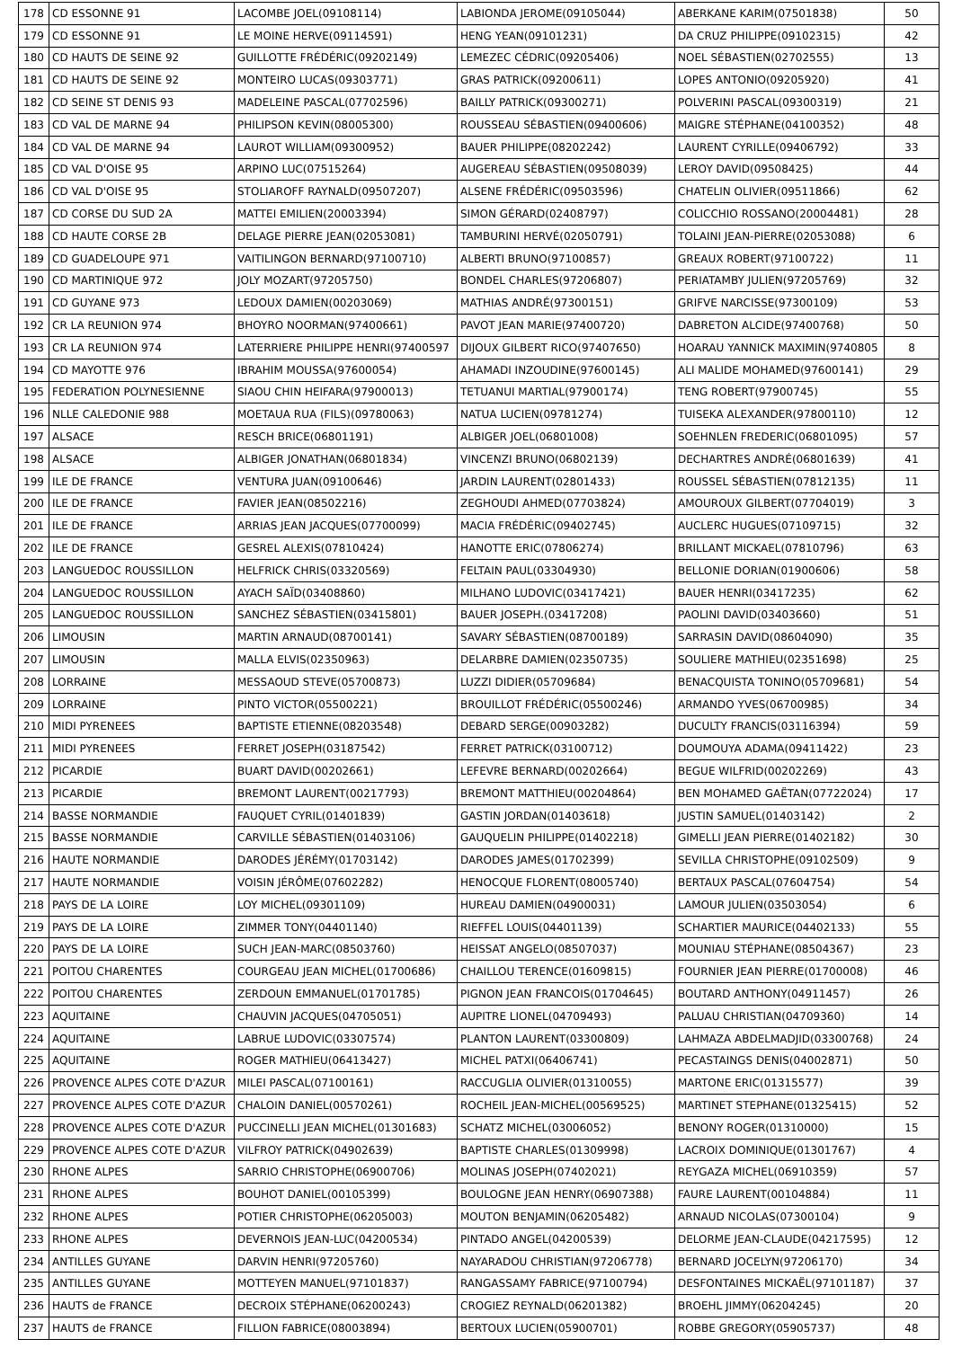| 178 | CD ESSONNE 91 | LACOMBE JOEL(09108114) | LABIONDA JEROME(09105044) | ABERKANE KARIM(07501838) | 50 |
| 179 | CD ESSONNE 91 | LE MOINE HERVE(09114591) | HENG YEAN(09101231) | DA CRUZ PHILIPPE(09102315) | 42 |
| 180 | CD HAUTS DE SEINE 92 | GUILLOTTE FRÉDÉRIC(09202149) | LEMEZEC CÉDRIC(09205406) | NOEL SÉBASTIEN(02702555) | 13 |
| 181 | CD HAUTS DE SEINE 92 | MONTEIRO LUCAS(09303771) | GRAS PATRICK(09200611) | LOPES ANTONIO(09205920) | 41 |
| 182 | CD SEINE ST DENIS 93 | MADELEINE PASCAL(07702596) | BAILLY PATRICK(09300271) | POLVERINI PASCAL(09300319) | 21 |
| 183 | CD VAL DE MARNE 94 | PHILIPSON KEVIN(08005300) | ROUSSEAU SÉBASTIEN(09400606) | MAIGRE STÉPHANE(04100352) | 48 |
| 184 | CD VAL DE MARNE 94 | LAUROT WILLIAM(09300952) | BAUER PHILIPPE(08202242) | LAURENT CYRILLE(09406792) | 33 |
| 185 | CD VAL D'OISE 95 | ARPINO LUC(07515264) | AUGEREAU SÉBASTIEN(09508039) | LEROY DAVID(09508425) | 44 |
| 186 | CD VAL D'OISE 95 | STOLIAROFF RAYNALD(09507207) | ALSENE FRÉDÉRIC(09503596) | CHATELIN OLIVIER(09511866) | 62 |
| 187 | CD CORSE DU SUD 2A | MATTEI EMILIEN(20003394) | SIMON GÉRARD(02408797) | COLICCHIO ROSSANO(20004481) | 28 |
| 188 | CD HAUTE CORSE 2B | DELAGE PIERRE JEAN(02053081) | TAMBURINI HERVÉ(02050791) | TOLAINI JEAN-PIERRE(02053088) | 6 |
| 189 | CD GUADELOUPE 971 | VAITILINGON BERNARD(97100710) | ALBERTI BRUNO(97100857) | GREAUX ROBERT(97100722) | 11 |
| 190 | CD MARTINIQUE 972 | JOLY MOZART(97205750) | BONDEL CHARLES(97206807) | PERIATAMBY JULIEN(97205769) | 32 |
| 191 | CD GUYANE 973 | LEDOUX DAMIEN(00203069) | MATHIAS ANDRÉ(97300151) | GRIFVE NARCISSE(97300109) | 53 |
| 192 | CR LA REUNION 974 | BHOYRO NOORMAN(97400661) | PAVOT JEAN MARIE(97400720) | DABRETON ALCIDE(97400768) | 50 |
| 193 | CR LA REUNION 974 | LATERRIERE PHILIPPE HENRI(97400597 | DIJOUX GILBERT RICO(97407650) | HOARAU YANNICK MAXIMIN(9740805 | 8 |
| 194 | CD MAYOTTE 976 | IBRAHIM MOUSSA(97600054) | AHAMADI INZOUDINE(97600145) | ALI MALIDE MOHAMED(97600141) | 29 |
| 195 | FEDERATION POLYNESIENNE | SIAOU CHIN HEIFARA(97900013) | TETUANUI MARTIAL(97900174) | TENG ROBERT(97900745) | 55 |
| 196 | NLLE CALEDONIE 988 | MOETAUA RUA (FILS)(09780063) | NATUA LUCIEN(09781274) | TUISEKA ALEXANDER(97800110) | 12 |
| 197 | ALSACE | RESCH BRICE(06801191) | ALBIGER JOEL(06801008) | SOEHNLEN FREDERIC(06801095) | 57 |
| 198 | ALSACE | ALBIGER JONATHAN(06801834) | VINCENZI BRUNO(06802139) | DECHARTRES ANDRÉ(06801639) | 41 |
| 199 | ILE DE FRANCE | VENTURA JUAN(09100646) | JARDIN LAURENT(02801433) | ROUSSEL SÉBASTIEN(07812135) | 11 |
| 200 | ILE DE FRANCE | FAVIER JEAN(08502216) | ZEGHOUDI AHMED(07703824) | AMOUROUX GILBERT(07704019) | 3 |
| 201 | ILE DE FRANCE | ARRIAS JEAN JACQUES(07700099) | MACIA FRÉDÉRIC(09402745) | AUCLERC HUGUES(07109715) | 32 |
| 202 | ILE DE FRANCE | GESREL ALEXIS(07810424) | HANOTTE ERIC(07806274) | BRILLANT MICKAEL(07810796) | 63 |
| 203 | LANGUEDOC ROUSSILLON | HELFRICK CHRIS(03320569) | FELTAIN PAUL(03304930) | BELLONIE DORIAN(01900606) | 58 |
| 204 | LANGUEDOC ROUSSILLON | AYACH SAÏD(03408860) | MILHANO LUDOVIC(03417421) | BAUER HENRI(03417235) | 62 |
| 205 | LANGUEDOC ROUSSILLON | SANCHEZ SÉBASTIEN(03415801) | BAUER JOSEPH.(03417208) | PAOLINI DAVID(03403660) | 51 |
| 206 | LIMOUSIN | MARTIN ARNAUD(08700141) | SAVARY SÉBASTIEN(08700189) | SARRASIN DAVID(08604090) | 35 |
| 207 | LIMOUSIN | MALLA ELVIS(02350963) | DELARBRE DAMIEN(02350735) | SOULIERE MATHIEU(02351698) | 25 |
| 208 | LORRAINE | MESSAOUD STEVE(05700873) | LUZZI DIDIER(05709684) | BENACQUISTA TONINO(05709681) | 54 |
| 209 | LORRAINE | PINTO VICTOR(05500221) | BROUILLOT FRÉDÉRIC(05500246) | ARMANDO YVES(06700985) | 34 |
| 210 | MIDI PYRENEES | BAPTISTE ETIENNE(08203548) | DEBARD SERGE(00903282) | DUCULTY FRANCIS(03116394) | 59 |
| 211 | MIDI PYRENEES | FERRET JOSEPH(03187542) | FERRET PATRICK(03100712) | DOUMOUYA ADAMA(09411422) | 23 |
| 212 | PICARDIE | BUART DAVID(00202661) | LEFEVRE BERNARD(00202664) | BEGUE WILFRID(00202269) | 43 |
| 213 | PICARDIE | BREMONT LAURENT(00217793) | BREMONT MATTHIEU(00204864) | BEN MOHAMED GAËTAN(07722024) | 17 |
| 214 | BASSE NORMANDIE | FAUQUET CYRIL(01401839) | GASTIN JORDAN(01403618) | JUSTIN SAMUEL(01403142) | 2 |
| 215 | BASSE NORMANDIE | CARVILLE SÉBASTIEN(01403106) | GAUQUELIN PHILIPPE(01402218) | GIMELLI JEAN PIERRE(01402182) | 30 |
| 216 | HAUTE NORMANDIE | DARODES JÉRÉMY(01703142) | DARODES JAMES(01702399) | SEVILLA CHRISTOPHE(09102509) | 9 |
| 217 | HAUTE NORMANDIE | VOISIN JÉRÔME(07602282) | HENOCQUE FLORENT(08005740) | BERTAUX PASCAL(07604754) | 54 |
| 218 | PAYS DE LA LOIRE | LOY MICHEL(09301109) | HUREAU DAMIEN(04900031) | LAMOUR JULIEN(03503054) | 6 |
| 219 | PAYS DE LA LOIRE | ZIMMER TONY(04401140) | RIEFFEL LOUIS(04401139) | SCHARTIER MAURICE(04402133) | 55 |
| 220 | PAYS DE LA LOIRE | SUCH JEAN-MARC(08503760) | HEISSAT ANGELO(08507037) | MOUNIAU STÉPHANE(08504367) | 23 |
| 221 | POITOU CHARENTES | COURGEAU JEAN MICHEL(01700686) | CHAILLOU TERENCE(01609815) | FOURNIER JEAN PIERRE(01700008) | 46 |
| 222 | POITOU CHARENTES | ZERDOUN EMMANUEL(01701785) | PIGNON JEAN FRANCOIS(01704645) | BOUTARD ANTHONY(04911457) | 26 |
| 223 | AQUITAINE | CHAUVIN JACQUES(04705051) | AUPITRE LIONEL(04709493) | PALUAU CHRISTIAN(04709360) | 14 |
| 224 | AQUITAINE | LABRUE LUDOVIC(03307574) | PLANTON LAURENT(03300809) | LAHMAZA ABDELMADJID(03300768) | 24 |
| 225 | AQUITAINE | ROGER MATHIEU(06413427) | MICHEL PATXI(06406741) | PECASTAINGS DENIS(04002871) | 50 |
| 226 | PROVENCE ALPES COTE D'AZUR | MILEI PASCAL(07100161) | RACCUGLIA OLIVIER(01310055) | MARTONE ERIC(01315577) | 39 |
| 227 | PROVENCE ALPES COTE D'AZUR | CHALOIN DANIEL(00570261) | ROCHEIL JEAN-MICHEL(00569525) | MARTINET STEPHANE(01325415) | 52 |
| 228 | PROVENCE ALPES COTE D'AZUR | PUCCINELLI JEAN MICHEL(01301683) | SCHATZ MICHEL(03006052) | BENONY ROGER(01310000) | 15 |
| 229 | PROVENCE ALPES COTE D'AZUR | VILFROY PATRICK(04902639) | BAPTISTE CHARLES(01309998) | LACROIX DOMINIQUE(01301767) | 4 |
| 230 | RHONE ALPES | SARRIO CHRISTOPHE(06900706) | MOLINAS JOSEPH(07402021) | REYGAZA MICHEL(06910359) | 57 |
| 231 | RHONE ALPES | BOUHOT DANIEL(00105399) | BOULOGNE JEAN HENRY(06907388) | FAURE LAURENT(00104884) | 11 |
| 232 | RHONE ALPES | POTIER CHRISTOPHE(06205003) | MOUTON BENJAMIN(06205482) | ARNAUD NICOLAS(07300104) | 9 |
| 233 | RHONE ALPES | DEVERNOIS JEAN-LUC(04200534) | PINTADO ANGEL(04200539) | DELORME JEAN-CLAUDE(04217595) | 12 |
| 234 | ANTILLES GUYANE | DARVIN HENRI(97205760) | NAYARADOU CHRISTIAN(97206778) | BERNARD JOCELYN(97206170) | 34 |
| 235 | ANTILLES GUYANE | MOTTEYEN MANUEL(97101837) | RANGASSAMY FABRICE(97100794) | DESFONTAINES MICKAËL(97101187) | 37 |
| 236 | HAUTS de FRANCE | DECROIX STÉPHANE(06200243) | CROGIEZ REYNALD(06201382) | BROEHL JIMMY(06204245) | 20 |
| 237 | HAUTS de FRANCE | FILLION FABRICE(08003894) | BERTOUX LUCIEN(05900701) | ROBBE GREGORY(05905737) | 48 |